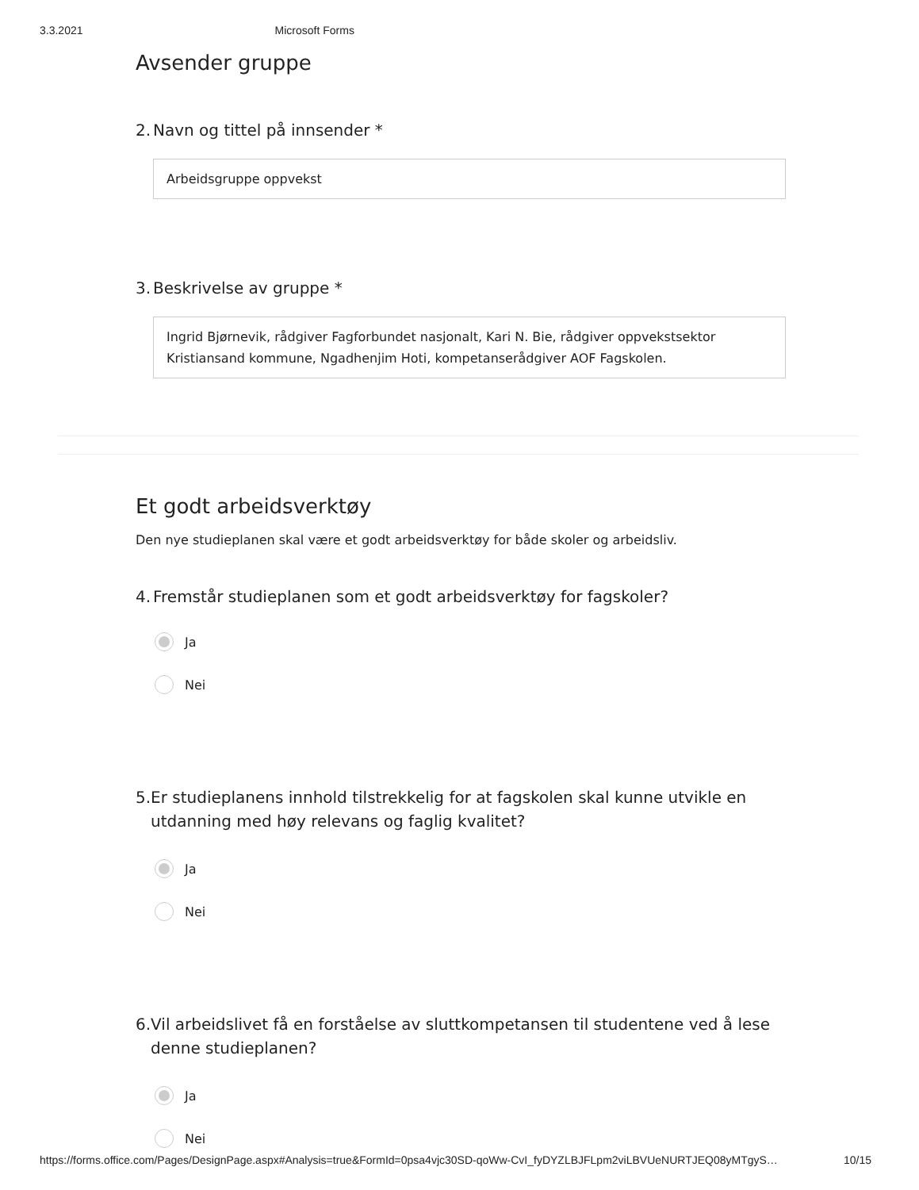3.3.2021 Microsoft Forms
Avsender gruppe
2. Navn og tittel på innsender *
Arbeidsgruppe oppvekst
3. Beskrivelse av gruppe *
Ingrid Bjørnevik, rådgiver Fagforbundet nasjonalt, Kari N. Bie, rådgiver oppvekstsektor Kristiansand kommune, Ngadhenjim Hoti, kompetanserådgiver AOF Fagskolen.
Et godt arbeidsverktøy
Den nye studieplanen skal være et godt arbeidsverktøy for både skoler og arbeidsliv.
4. Fremstår studieplanen som et godt arbeidsverktøy for fagskoler?
Ja
Nei
5. Er studieplanens innhold tilstrekkelig for at fagskolen skal kunne utvikle en utdanning med høy relevans og faglig kvalitet?
Ja
Nei
6. Vil arbeidslivet få en forståelse av sluttkompetansen til studentene ved å lese denne studieplanen?
Ja
Nei
https://forms.office.com/Pages/DesignPage.aspx#Analysis=true&FormId=0psa4vjc30SD-qoWw-CvI_fyDYZLBJFLpm2viLBVUeNURTJEQ08yMTgyS… 10/15